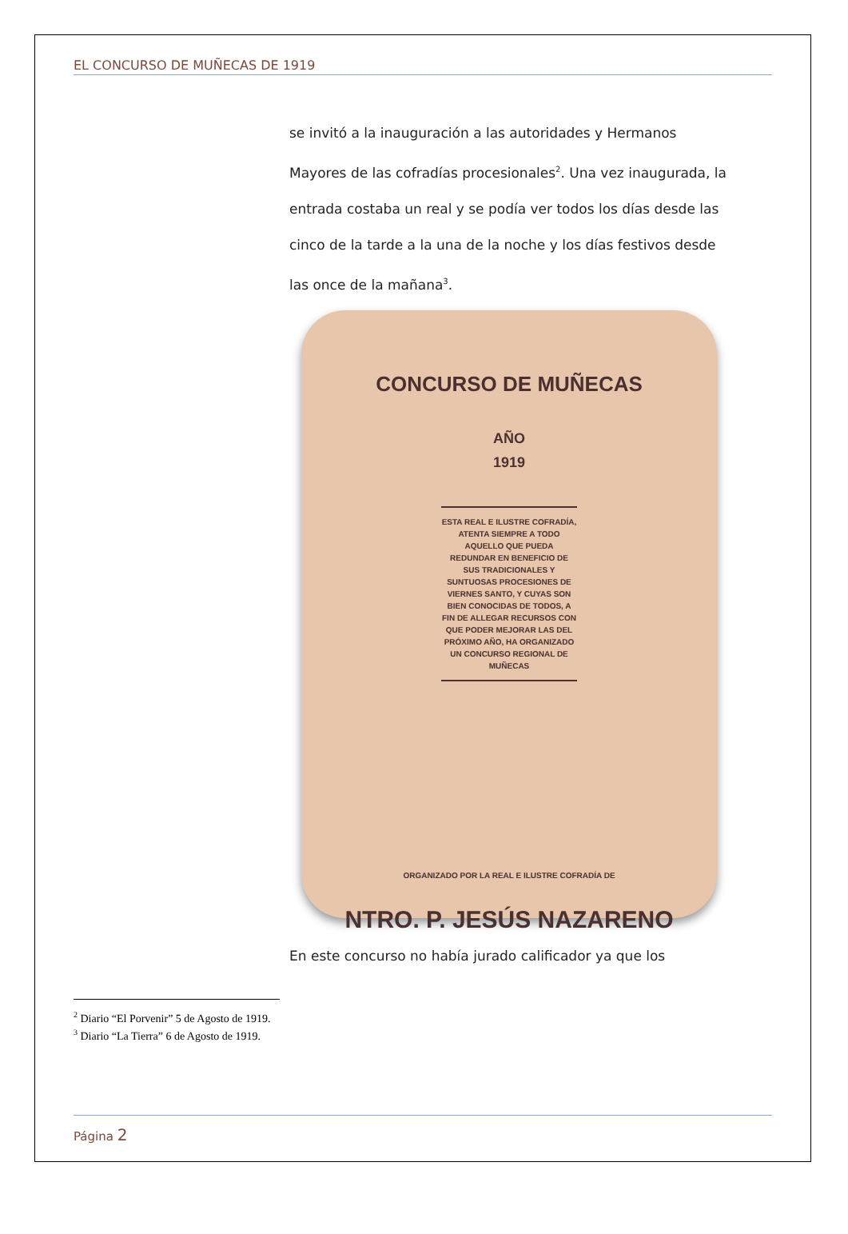EL CONCURSO DE MUÑECAS DE 1919
se invitó a la inauguración a las autoridades y Hermanos Mayores de las cofradías procesionales<sup>2</sup>. Una vez inaugurada, la entrada costaba un real y se podía ver todos los días desde las cinco de la tarde a la una de la noche y los días festivos desde las once de la mañana<sup>3</sup>.
CONCURSO DE MUÑECAS
AÑO
1919
ESTA REAL E ILUSTRE COFRADÍA, ATENTA SIEMPRE A TODO AQUELLO QUE PUEDA REDUNDAR EN BENEFICIO DE SUS TRADICIONALES Y SUNTUOSAS PROCESIONES DE VIERNES SANTO, Y CUYAS SON BIEN CONOCIDAS DE TODOS, A FIN DE ALLEGAR RECURSOS CON QUE PODER MEJORAR LAS DEL PRÓXIMO AÑO, HA ORGANIZADO UN CONCURSO REGIONAL DE MUÑECAS
ORGANIZADO POR LA REAL E ILUSTRE COFRADÍA DE
NTRO. P. JESÚS NAZARENO
En este concurso no había jurado calificador ya que los
<sup>2</sup> Diario “El Porvenir” 5 de Agosto de 1919.
<sup>3</sup> Diario “La Tierra” 6 de Agosto de 1919.
Página 2